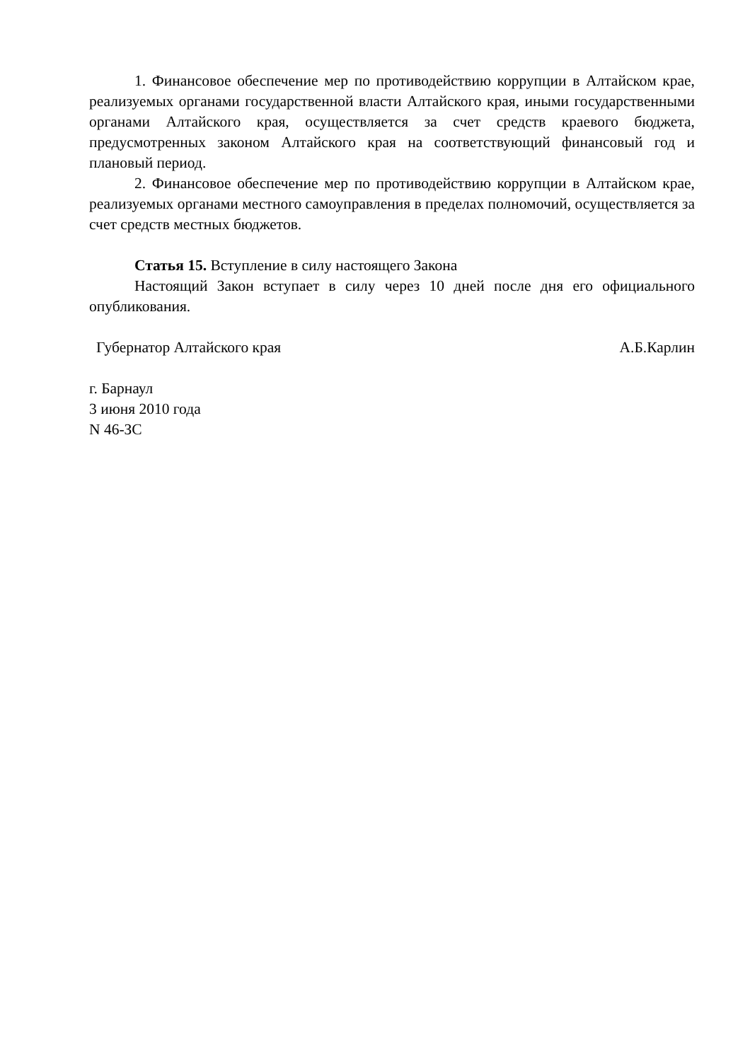1. Финансовое обеспечение мер по противодействию коррупции в Алтайском крае, реализуемых органами государственной власти Алтайского края, иными государственными органами Алтайского края, осуществляется за счет средств краевого бюджета, предусмотренных законом Алтайского края на соответствующий финансовый год и плановый период.
2. Финансовое обеспечение мер по противодействию коррупции в Алтайском крае, реализуемых органами местного самоуправления в пределах полномочий, осуществляется за счет средств местных бюджетов.
Статья 15. Вступление в силу настоящего Закона
Настоящий Закон вступает в силу через 10 дней после дня его официального опубликования.
Губернатор Алтайского края А.Б.Карлин
г. Барнаул
3 июня 2010 года
N 46-ЗС